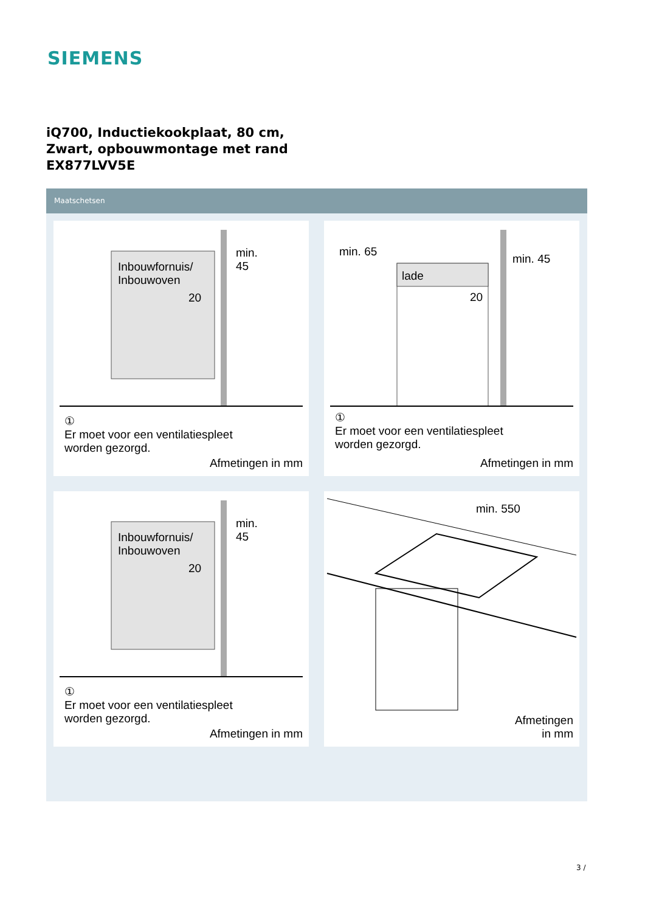SIEMENS
iQ700, Inductiekookplaat, 80 cm,
Zwart, opbouwmontage met rand
EX877LVV5E
Maatschetsen
Inbouwfornuis/
Inbouwoven
min.
45
20
①
Er moet voor een ventilatiespleet
worden gezorgd.
Afmetingen in mm
min. 65
lade
min. 45
20
①
Er moet voor een ventilatiespleet
worden gezorgd.
Afmetingen in mm
Inbouwfornuis/
Inbouwoven
min.
45
20
①
Er moet voor een ventilatiespleet
worden gezorgd.
Afmetingen in mm
min. 550
Afmetingen
in mm
3 /